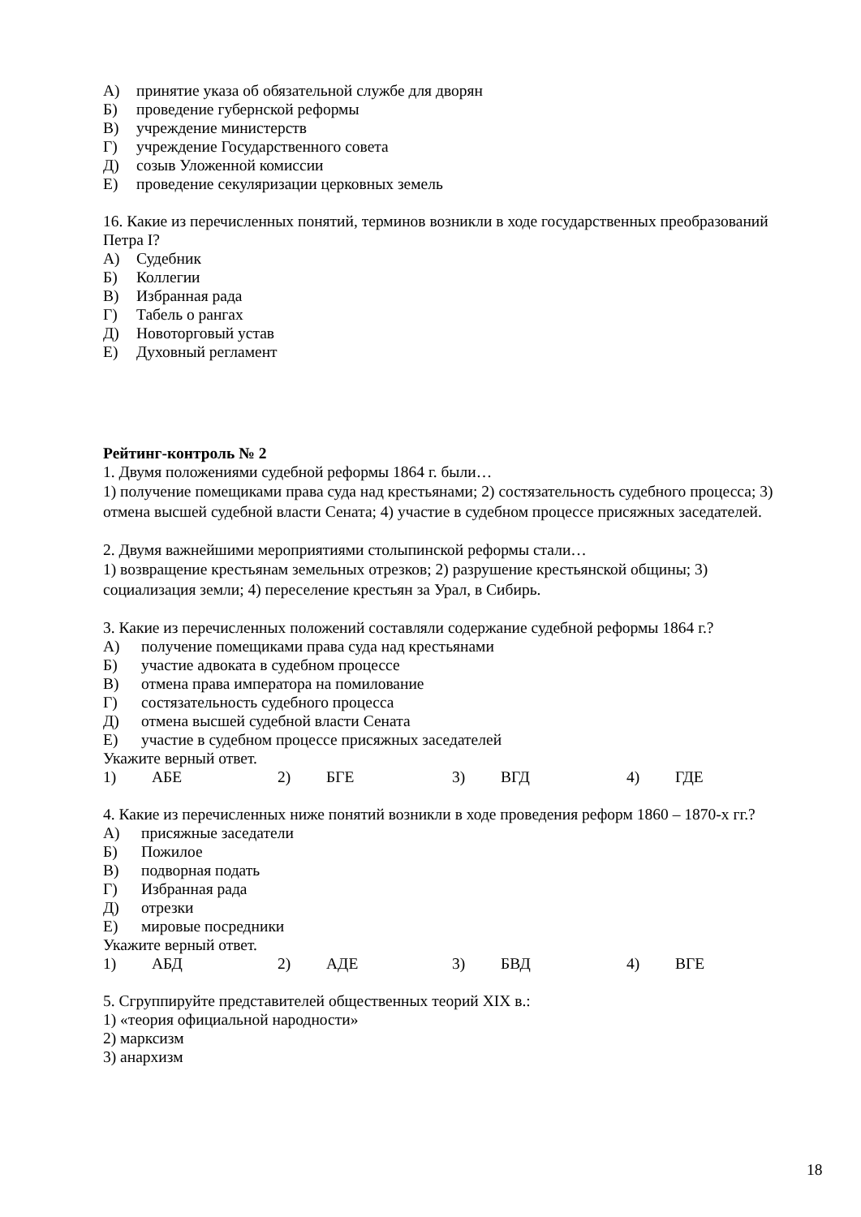А) принятие указа об обязательной службе для дворян
Б) проведение губернской реформы
В) учреждение министерств
Г) учреждение Государственного совета
Д) созыв Уложенной комиссии
Е) проведение секуляризации церковных земель
16. Какие из перечисленных понятий, терминов возникли в ходе государственных преобразований Петра I?
А) Судебник
Б) Коллегии
В) Избранная рада
Г) Табель о рангах
Д) Новоторговый устав
Е) Духовный регламент
Рейтинг-контроль № 2
1. Двумя положениями судебной реформы 1864 г. были…
1) получение помещиками права суда над крестьянами; 2) состязательность судебного процесса; 3) отмена высшей судебной власти Сената; 4) участие в судебном процессе присяжных заседателей.
2. Двумя важнейшими мероприятиями столыпинской реформы стали…
1) возвращение крестьянам земельных отрезков; 2) разрушение крестьянской общины; 3) социализация земли; 4) переселение крестьян за Урал, в Сибирь.
3. Какие из перечисленных положений составляли содержание судебной реформы 1864 г.?
А) получение помещиками права суда над крестьянами
Б) участие адвоката в судебном процессе
В) отмена права императора на помилование
Г) состязательность судебного процесса
Д) отмена высшей судебной власти Сената
Е) участие в судебном процессе присяжных заседателей
Укажите верный ответ.
1) АБЕ 2) БГЕ 3) ВГД 4) ГДЕ
4. Какие из перечисленных ниже понятий возникли в ходе проведения реформ 1860 – 1870-х гг.?
А) присяжные заседатели
Б) Пожилое
В) подворная подать
Г) Избранная рада
Д) отрезки
Е) мировые посредники
Укажите верный ответ.
1) АБД 2) АДЕ 3) БВД 4) ВГЕ
5. Сгруппируйте представителей общественных теорий XIX в.:
1) «теория официальной народности»
2) марксизм
3) анархизм
18